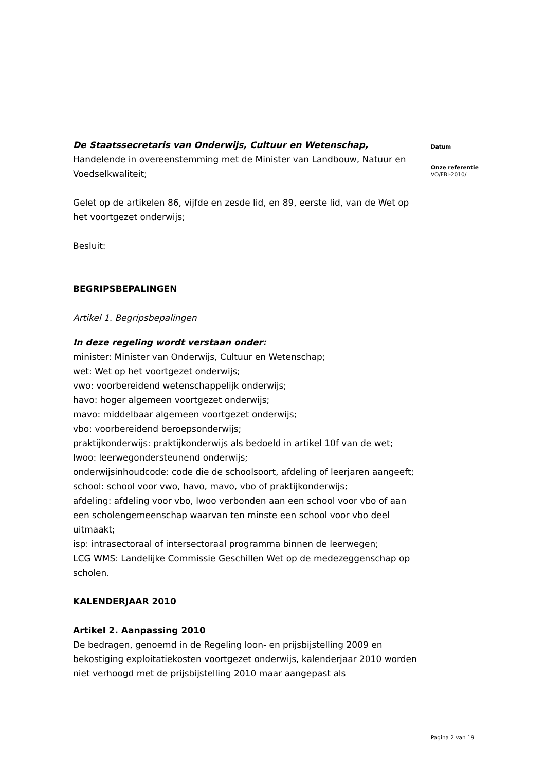De Staatssecretaris van Onderwijs, Cultuur en Wetenschap,
Handelende in overeenstemming met de Minister van Landbouw, Natuur en Voedselkwaliteit;
Gelet op de artikelen 86, vijfde en zesde lid, en 89, eerste lid, van de Wet op het voortgezet onderwijs;
Besluit:
BEGRIPSBEPALINGEN
Artikel 1. Begripsbepalingen
In deze regeling wordt verstaan onder:
minister: Minister van Onderwijs, Cultuur en Wetenschap;
wet: Wet op het voortgezet onderwijs;
vwo: voorbereidend wetenschappelijk onderwijs;
havo: hoger algemeen voortgezet onderwijs;
mavo: middelbaar algemeen voortgezet onderwijs;
vbo: voorbereidend beroepsonderwijs;
praktijkonderwijs: praktijkonderwijs als bedoeld in artikel 10f van de wet;
lwoo: leerwegondersteunend onderwijs;
onderwijsinhoudcode: code die de schoolsoort, afdeling of leerjaren aangeeft;
school: school voor vwo, havo, mavo, vbo of praktijkonderwijs;
afdeling: afdeling voor vbo, lwoo verbonden aan een school voor vbo of aan een scholengemeenschap waarvan ten minste een school voor vbo deel uitmaakt;
isp: intrasectoraal of intersectoraal programma binnen de leerwegen;
LCG WMS: Landelijke Commissie Geschillen Wet op de medezeggenschap op scholen.
KALENDERJAAR 2010
Artikel 2. Aanpassing 2010
De bedragen, genoemd in de Regeling loon- en prijsbijstelling 2009 en bekostiging exploitatiekosten voortgezet onderwijs, kalenderjaar 2010 worden niet verhoogd met de prijsbijstelling 2010 maar aangepast als
Datum
Onze referentie
VO/FBI-2010/
Pagina 2 van 19